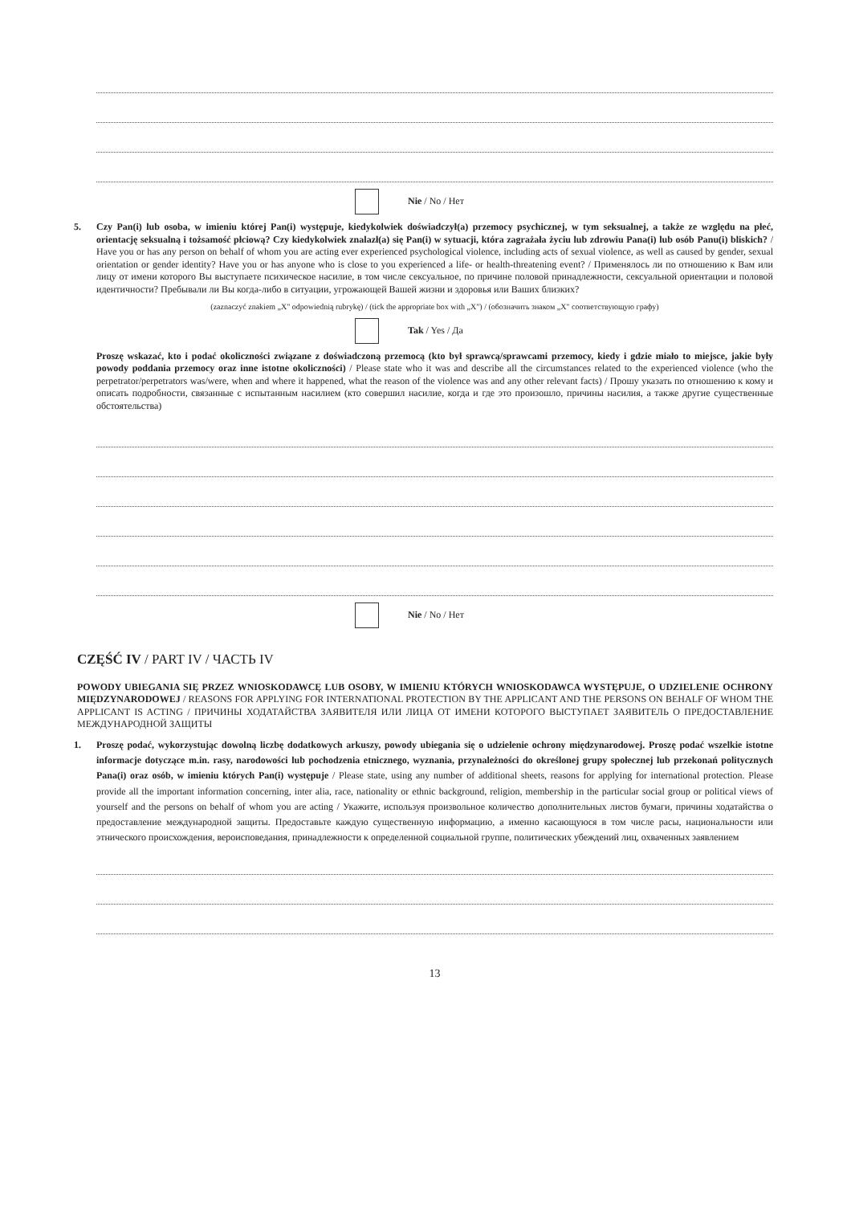Nie / No / Нет
5. Czy Pan(i) lub osoba, w imieniu której Pan(i) występuje, kiedykolwiek doświadczył(a) przemocy psychicznej, w tym seksualnej, a także ze względu na płeć, orientację seksualną i tożsamość płciową? Czy kiedykolwiek znalazł(a) się Pan(i) w sytuacji, która zagrażała życiu lub zdrowiu Pana(i) lub osób Panu(i) bliskich? / Have you or has any person on behalf of whom you are acting ever experienced psychological violence, including acts of sexual violence, as well as caused by gender, sexual orientation or gender identity? Have you or has anyone who is close to you experienced a life- or health-threatening event? / Применялось ли по отношению к Вам или лицу от имени которого Вы выступаете психическое насилие, в том числе сексуальное, по причине половой принадлежности, сексуальной ориентации и половой идентичности? Пребывали ли Вы когда-либо в ситуации, угрожающей Вашей жизни и здоровья или Ваших близких?
(zaznaczyć znakiem „X" odpowiednią rubrykę) / (tick the appropriate box with „X") / (обозначить знаком „X" соответствующую графу)
Tak / Yes / Да
Proszę wskazać, kto i podać okoliczności związane z doświadczoną przemocą (kto był sprawcą/sprawcami przemocy, kiedy i gdzie miało to miejsce, jakie były powody poddania przemocy oraz inne istotne okoliczności) / Please state who it was and describe all the circumstances related to the experienced violence (who the perpetrator/perpetrators was/were, when and where it happened, what the reason of the violence was and any other relevant facts) / Прошу указать по отношению к кому и описать подробности, связанные с испытанным насилием (кто совершил насилие, когда и где это произошло, причины насилия, а также другие существенные обстоятельства)
Nie / No / Нет
CZĘŚĆ IV / PART IV / ЧАСТЬ IV
POWODY UBIEGANIA SIĘ PRZEZ WNIOSKODAWCĘ LUB OSOBY, W IMIENIU KTÓRYCH WNIOSKODAWCA WYSTĘPUJE, O UDZIELENIE OCHRONY MIĘDZYNARODOWEJ / REASONS FOR APPLYING FOR INTERNATIONAL PROTECTION BY THE APPLICANT AND THE PERSONS ON BEHALF OF WHOM THE APPLICANT IS ACTING / ПРИЧИНЫ ХОДАТАЙСТВА ЗАЯВИТЕЛЯ ИЛИ ЛИЦА ОТ ИМЕНИ КОТОРОГО ВЫСТУПАЕТ ЗАЯВИТЕЛЬ О ПРЕДОСТАВЛЕНИЕ МЕЖДУНАРОДНОЙ ЗАЩИТЫ
1. Proszę podać, wykorzystując dowolną liczbę dodatkowych arkuszy, powody ubiegania się o udzielenie ochrony międzynarodowej. Proszę podać wszelkie istotne informacje dotyczące m.in. rasy, narodowości lub pochodzenia etnicznego, wyznania, przynależności do określonej grupy społecznej lub przekonań politycznych Pana(i) oraz osób, w imieniu których Pan(i) występuje / Please state, using any number of additional sheets, reasons for applying for international protection. Please provide all the important information concerning, inter alia, race, nationality or ethnic background, religion, membership in the particular social group or political views of yourself and the persons on behalf of whom you are acting / Укажите, используя произвольное количество дополнительных листов бумаги, причины ходатайства о предоставление международной защиты. Предоставьте каждую существенную информацию, а именно касающуюся в том числе расы, национальности или этнического происхождения, вероисповедания, принадлежности к определенной социальной группе, политических убеждений лиц, охваченных заявлением
13